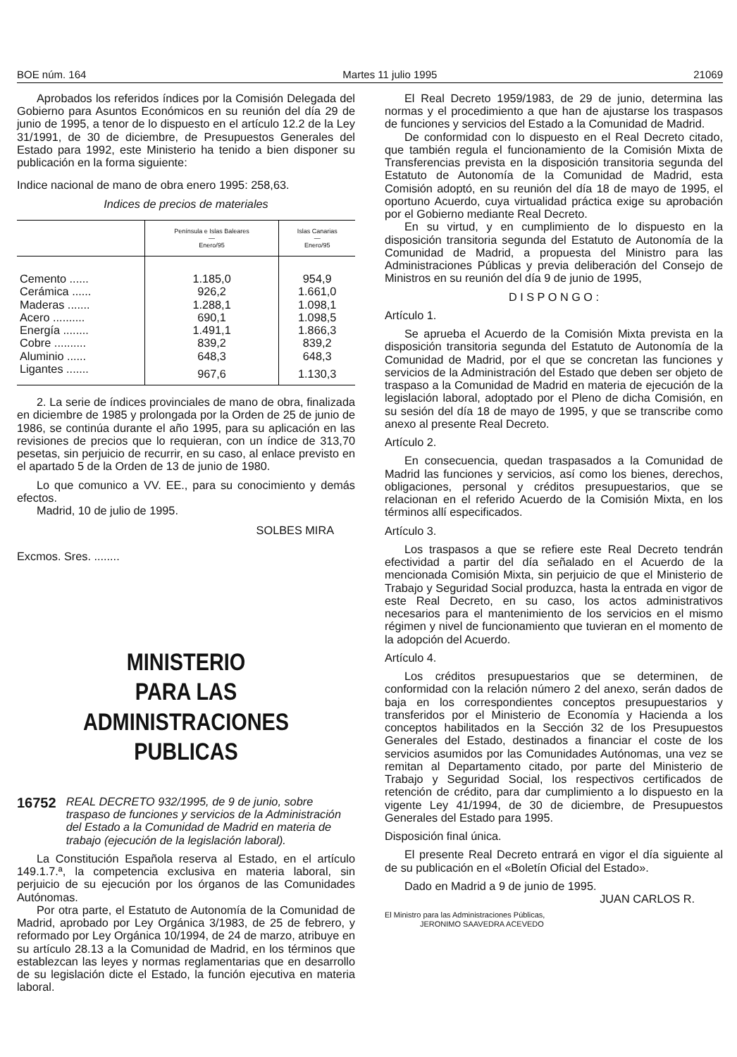BOE núm. 164 Martes 11 julio 1995 21069
Aprobados los referidos índices por la Comisión Delegada del Gobierno para Asuntos Económicos en su reunión del día 29 de junio de 1995, a tenor de lo dispuesto en el artículo 12.2 de la Ley 31/1991, de 30 de diciembre, de Presupuestos Generales del Estado para 1992, este Ministerio ha tenido a bien disponer su publicación en la forma siguiente:
Indice nacional de mano de obra enero 1995: 258,63.
Indices de precios de materiales
| | Península e Islas Baleares — Enero/95 | Islas Canarias — Enero/95 |
| --- | --- | --- |
| Cemento ...... | 1.185,0 | 954,9 |
| Cerámica ...... | 926,2 | 1.661,0 |
| Maderas ....... | 1.288,1 | 1.098,1 |
| Acero .......... | 690,1 | 1.098,5 |
| Energía ........ | 1.491,1 | 1.866,3 |
| Cobre .......... | 839,2 | 839,2 |
| Aluminio ...... | 648,3 | 648,3 |
| Ligantes ....... | 967,6 | 1.130,3 |
2. La serie de índices provinciales de mano de obra, finalizada en diciembre de 1985 y prolongada por la Orden de 25 de junio de 1986, se continúa durante el año 1995, para su aplicación en las revisiones de precios que lo requieran, con un índice de 313,70 pesetas, sin perjuicio de recurrir, en su caso, al enlace previsto en el apartado 5 de la Orden de 13 de junio de 1980.
Lo que comunico a VV. EE., para su conocimiento y demás efectos.
Madrid, 10 de julio de 1995.
SOLBES MIRA
Excmos. Sres. ........
MINISTERIO
PARA LAS ADMINISTRACIONES
PUBLICAS
16752 REAL DECRETO 932/1995, de 9 de junio, sobre traspaso de funciones y servicios de la Administración del Estado a la Comunidad de Madrid en materia de trabajo (ejecución de la legislación laboral).
La Constitución Española reserva al Estado, en el artículo 149.1.7.ª, la competencia exclusiva en materia laboral, sin perjuicio de su ejecución por los órganos de las Comunidades Autónomas.
Por otra parte, el Estatuto de Autonomía de la Comunidad de Madrid, aprobado por Ley Orgánica 3/1983, de 25 de febrero, y reformado por Ley Orgánica 10/1994, de 24 de marzo, atribuye en su artículo 28.13 a la Comunidad de Madrid, en los términos que establezcan las leyes y normas reglamentarias que en desarrollo de su legislación dicte el Estado, la función ejecutiva en materia laboral.
El Real Decreto 1959/1983, de 29 de junio, determina las normas y el procedimiento a que han de ajustarse los traspasos de funciones y servicios del Estado a la Comunidad de Madrid.
De conformidad con lo dispuesto en el Real Decreto citado, que también regula el funcionamiento de la Comisión Mixta de Transferencias prevista en la disposición transitoria segunda del Estatuto de Autonomía de la Comunidad de Madrid, esta Comisión adoptó, en su reunión del día 18 de mayo de 1995, el oportuno Acuerdo, cuya virtualidad práctica exige su aprobación por el Gobierno mediante Real Decreto.
En su virtud, y en cumplimiento de lo dispuesto en la disposición transitoria segunda del Estatuto de Autonomía de la Comunidad de Madrid, a propuesta del Ministro para las Administraciones Públicas y previa deliberación del Consejo de Ministros en su reunión del día 9 de junio de 1995,
D I S P O N G O :
Artículo 1.
Se aprueba el Acuerdo de la Comisión Mixta prevista en la disposición transitoria segunda del Estatuto de Autonomía de la Comunidad de Madrid, por el que se concretan las funciones y servicios de la Administración del Estado que deben ser objeto de traspaso a la Comunidad de Madrid en materia de ejecución de la legislación laboral, adoptado por el Pleno de dicha Comisión, en su sesión del día 18 de mayo de 1995, y que se transcribe como anexo al presente Real Decreto.
Artículo 2.
En consecuencia, quedan traspasados a la Comunidad de Madrid las funciones y servicios, así como los bienes, derechos, obligaciones, personal y créditos presupuestarios, que se relacionan en el referido Acuerdo de la Comisión Mixta, en los términos allí especificados.
Artículo 3.
Los traspasos a que se refiere este Real Decreto tendrán efectividad a partir del día señalado en el Acuerdo de la mencionada Comisión Mixta, sin perjuicio de que el Ministerio de Trabajo y Seguridad Social produzca, hasta la entrada en vigor de este Real Decreto, en su caso, los actos administrativos necesarios para el mantenimiento de los servicios en el mismo régimen y nivel de funcionamiento que tuvieran en el momento de la adopción del Acuerdo.
Artículo 4.
Los créditos presupuestarios que se determinen, de conformidad con la relación número 2 del anexo, serán dados de baja en los correspondientes conceptos presupuestarios y transferidos por el Ministerio de Economía y Hacienda a los conceptos habilitados en la Sección 32 de los Presupuestos Generales del Estado, destinados a financiar el coste de los servicios asumidos por las Comunidades Autónomas, una vez se remitan al Departamento citado, por parte del Ministerio de Trabajo y Seguridad Social, los respectivos certificados de retención de crédito, para dar cumplimiento a lo dispuesto en la vigente Ley 41/1994, de 30 de diciembre, de Presupuestos Generales del Estado para 1995.
Disposición final única.
El presente Real Decreto entrará en vigor el día siguiente al de su publicación en el «Boletín Oficial del Estado».
Dado en Madrid a 9 de junio de 1995.
JUAN CARLOS R.
El Ministro para las Administraciones Públicas,
JERONIMO SAAVEDRA ACEVEDO